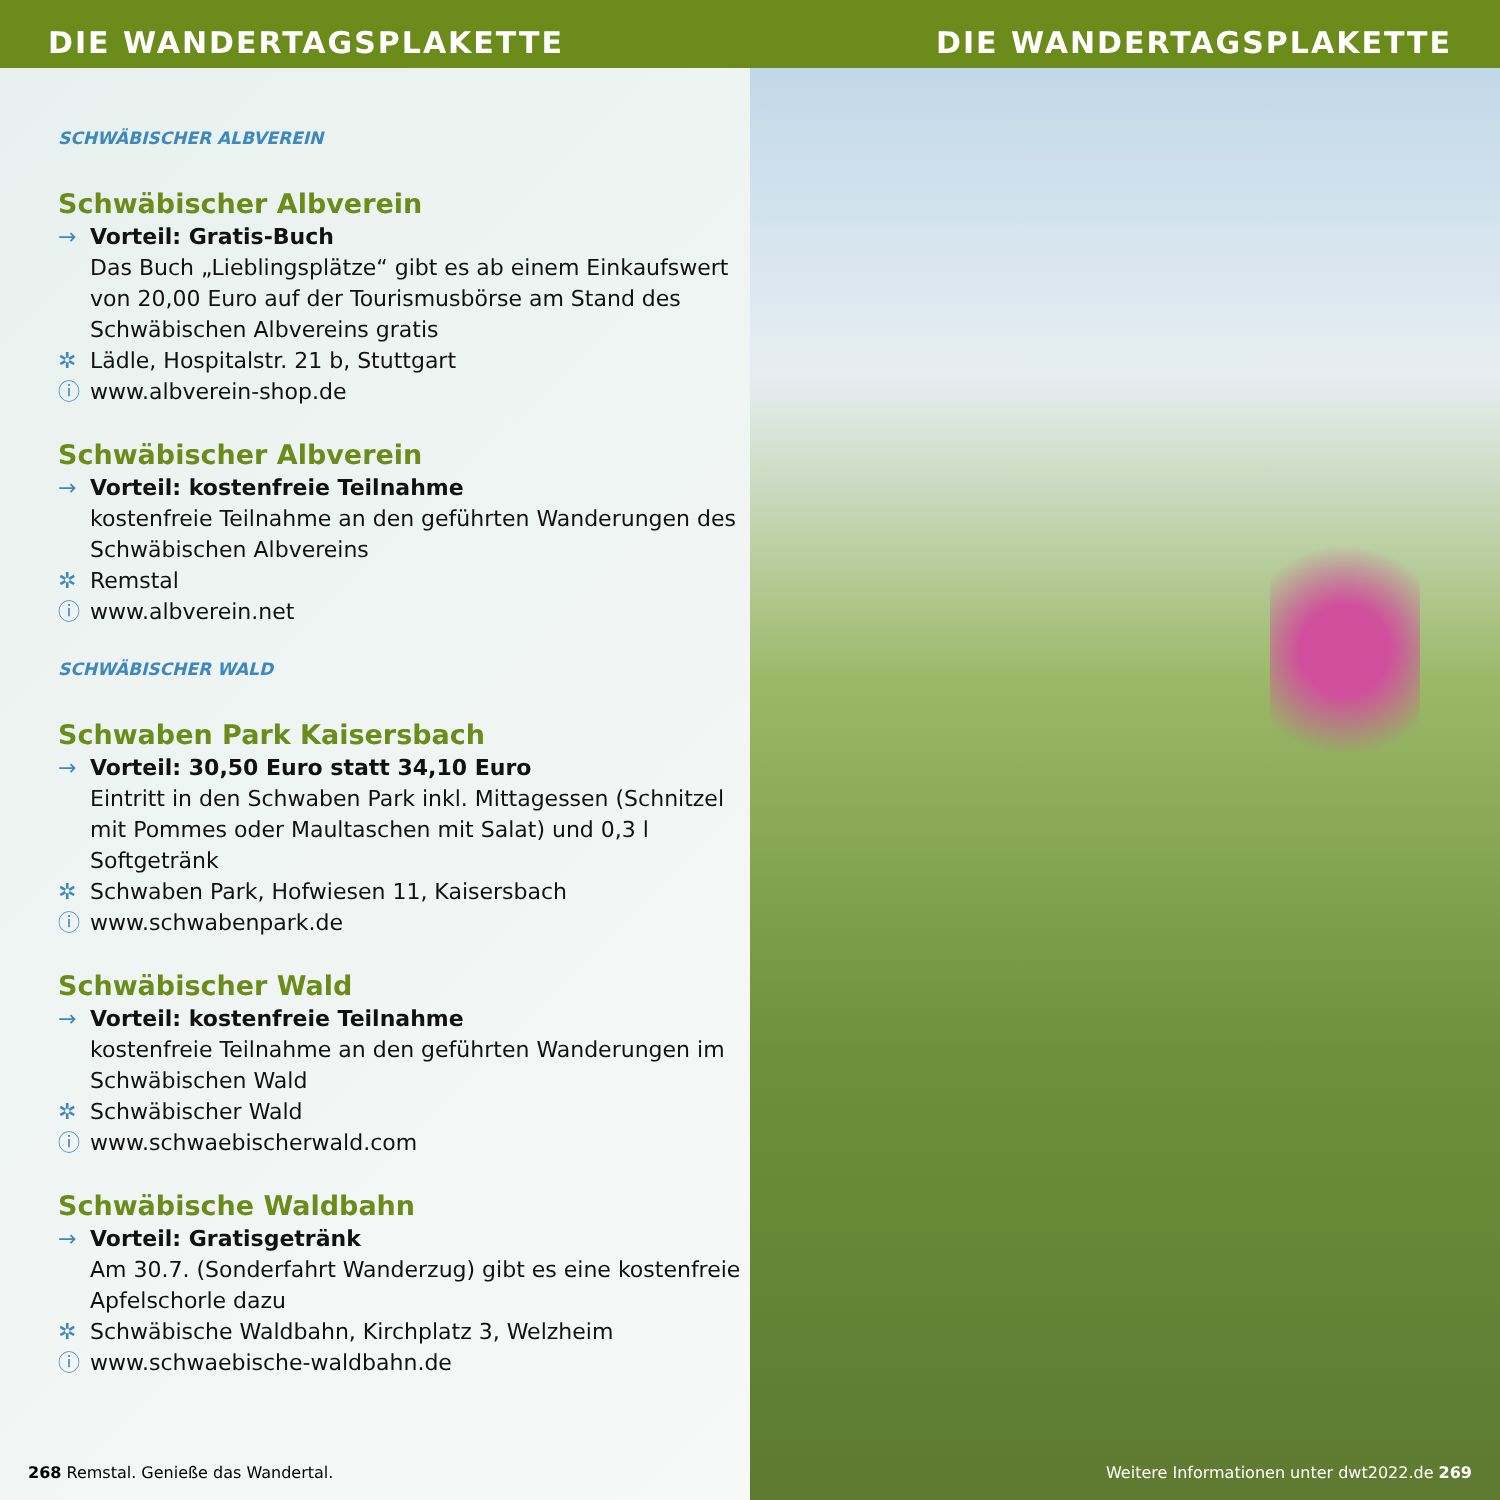DIE WANDERTAGSPLAKETTE
SCHWÄBISCHER ALBVEREIN
Schwäbischer Albverein
→ Vorteil: Gratis-Buch
Das Buch „Lieblingsplätze“ gibt es ab einem Einkaufswert von 20,00 Euro auf der Tourismusbörse am Stand des Schwäbischen Albvereins gratis
✲ Lädle, Hospitalstr. 21 b, Stuttgart
ⓘ www.albverein-shop.de
Schwäbischer Albverein
→ Vorteil: kostenfreie Teilnahme
kostenfreie Teilnahme an den geführten Wanderungen des Schwäbischen Albvereins
✲ Remstal
ⓘ www.albverein.net
SCHWÄBISCHER WALD
Schwaben Park Kaisersbach
→ Vorteil: 30,50 Euro statt 34,10 Euro
Eintritt in den Schwaben Park inkl. Mittagessen (Schnitzel mit Pommes oder Maultaschen mit Salat) und 0,3 l Softgetränk
✲ Schwaben Park, Hofwiesen 11, Kaisersbach
ⓘ www.schwabenpark.de
Schwäbischer Wald
→ Vorteil: kostenfreie Teilnahme
kostenfreie Teilnahme an den geführten Wanderungen im Schwäbischen Wald
✲ Schwäbischer Wald
ⓘ www.schwaebischerwald.com
Schwäbische Waldbahn
→ Vorteil: Gratisgetränk
Am 30.7. (Sonderfahrt Wanderzug) gibt es eine kostenfreie Apfelschorle dazu
✲ Schwäbische Waldbahn, Kirchplatz 3, Welzheim
ⓘ www.schwaebische-waldbahn.de
268 Remstal. Genieße das Wandertal.
DIE WANDERTAGSPLAKETTE
Weitere Informationen unter dwt2022.de 269